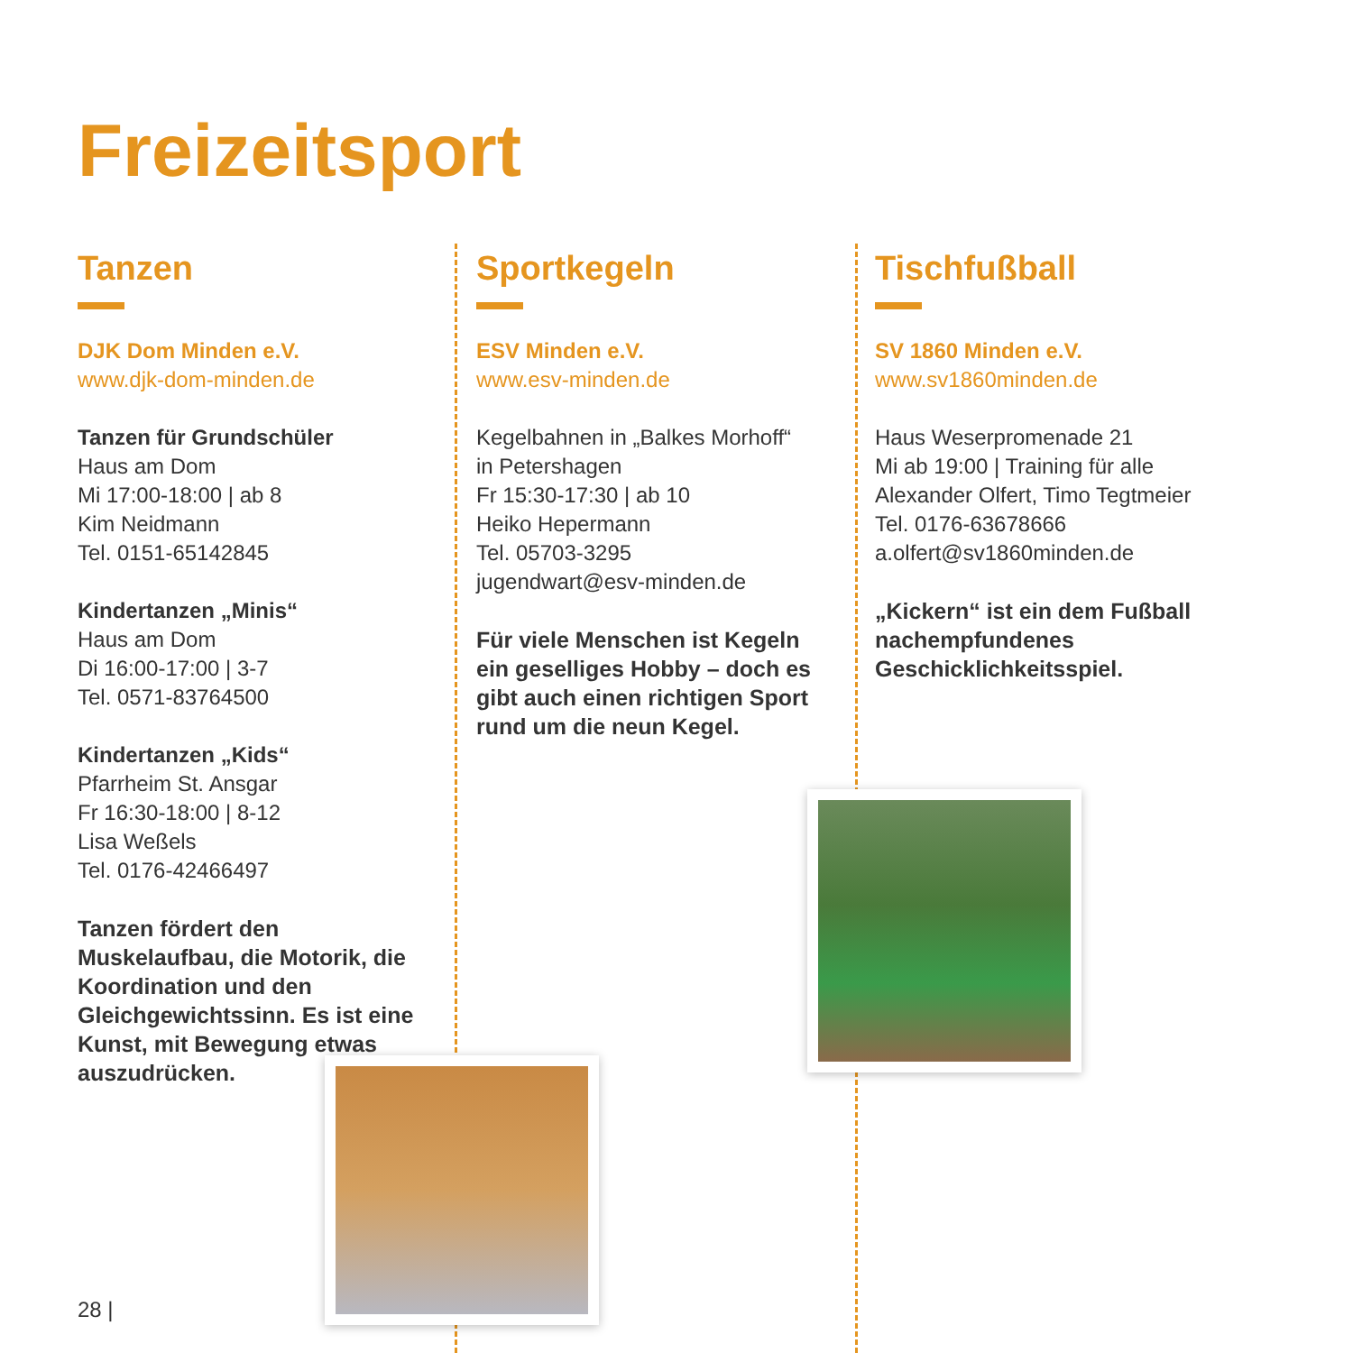Freizeitsport
Tanzen
DJK Dom Minden e.V.
www.djk-dom-minden.de
Tanzen für Grundschüler
Haus am Dom
Mi 17:00-18:00 | ab 8
Kim Neidmann
Tel. 0151-65142845
Kindertanzen „Minis“
Haus am Dom
Di 16:00-17:00 | 3-7
Tel. 0571-83764500
Kindertanzen „Kids“
Pfarrheim St. Ansgar
Fr 16:30-18:00 | 8-12
Lisa Weßels
Tel. 0176-42466497
Tanzen fördert den Muskelaufbau, die Motorik, die Koordination und den Gleichgewichtssinn. Es ist eine Kunst, mit Bewegung etwas auszudrücken.
Sportkegeln
ESV Minden e.V.
www.esv-minden.de
Kegelbahnen in „Balkes Morhoff“
in Petershagen
Fr 15:30-17:30 | ab 10
Heiko Hepermann
Tel. 05703-3295
jugendwart@esv-minden.de
Für viele Menschen ist Kegeln ein geselliges Hobby – doch es gibt auch einen richtigen Sport rund um die neun Kegel.
Tischfußball
SV 1860 Minden e.V.
www.sv1860minden.de
Haus Weserpromenade 21
Mi ab 19:00 | Training für alle
Alexander Olfert, Timo Tegtmeier
Tel. 0176-63678666
a.olfert@sv1860minden.de
„Kickern“ ist ein dem Fußball nachempfundenes Geschicklichkeitsspiel.
28 |